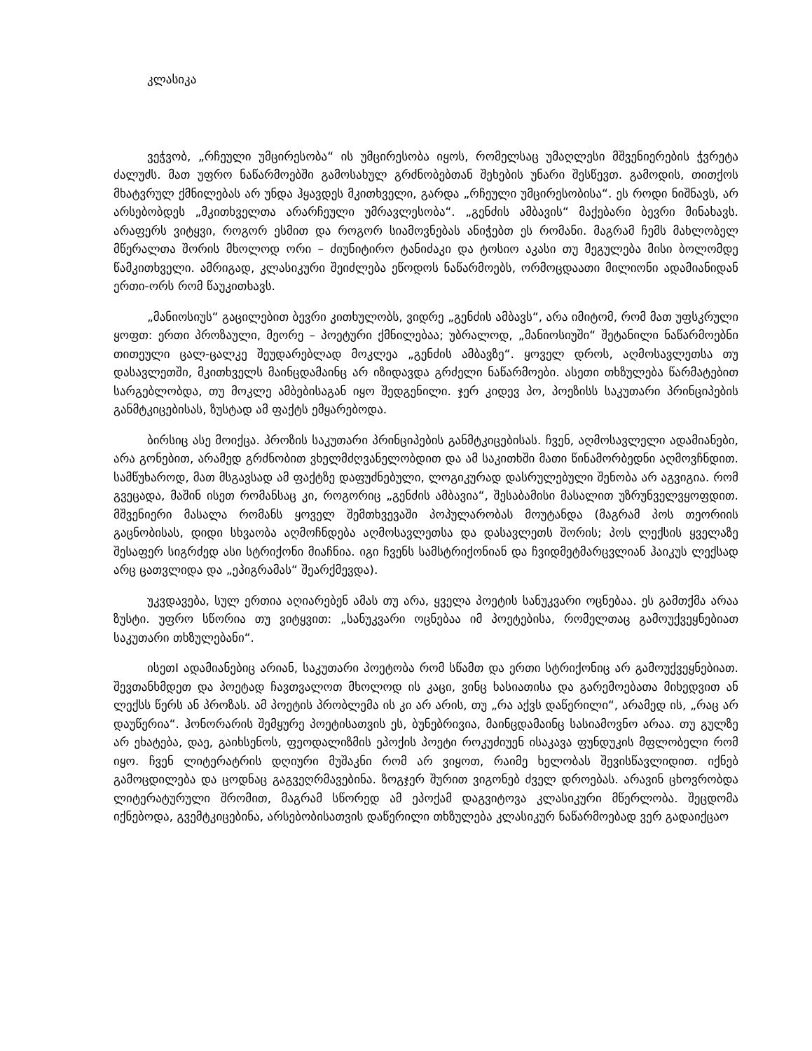კლასიკა
ვეჭვობ, „რჩეული უმცირესობა“ ის უმცირესობა იყოს, რომელსაც უმაღლესი მშვენიერების ჭვრეტა ძალუძს. მათ უფრო ნაწარმოებში გამოსახულ გრძნობებთან შეხების უნარი შესწევთ. გამოდის, თითქოს მხატვრულ ქმნილებას არ უნდა ჰყავდეს მკითხველი, გარდა „რჩეული უმცირესობისა“. ეს როდი ნიშნავს, არ არსებობდეს „მკითხველთა არარჩეული უმრავლესობა“. „გენძის ამბავის“ მაქებარი ბევრი მინახავს. არაფერს ვიტყვი, როგორ ესმით და როგორ სიამოვნებას ანიჭებთ ეს რომანი. მაგრამ ჩემს მახლობელ მწერალთა შორის მხოლოდ ორი – ძიუნიტირო ტანიძაკი და ტოსიო აკასი თუ მეგულება მისი ბოლომდე წამკითხველი. ამრიგად, კლასიკური შეიძლება ეწოდოს ნაწარმოებს, ორმოცდაათი მილიონი ადამიანიდან ერთი-ორს რომ წაუკითხავს.
„მანიოსიუს“ გაცილებით ბევრი კითხულობს, ვიდრე „გენძის ამბავს“, არა იმიტომ, რომ მათ უფსკრული ყოფთ: ერთი პროზაული, მეორე – პოეტური ქმნილებაა; უბრალოდ, „მანიოსიუში“ შეტანილი ნაწარმოებნი თითეული ცალ-ცალკე შეუდარებლად მოკლეა „გენძის ამბავზე“. ყოველ დროს, აღმოსავლეთსა თუ დასავლეთში, მკითხველს მაინცდამაინც არ იზიდავდა გრძელი ნაწარმოები. ასეთი თხზულება წარმატებით სარგებლობდა, თუ მოკლე ამბებისაგან იყო შედგენილი. ჯერ კიდევ პო, პოეზისს საკუთარი პრინციპების განმტკიცებისას, ზუსტად ამ ფაქტს ემყარებოდა.
ბირსიც ასე მოიქცა. პროზის საკუთარი პრინციპების განმტკიცებისას. ჩვენ, აღმოსავლელი ადამიანები, არა გონებით, არამედ გრძნობით ვხელმძღვანელობდით და ამ საკითხში მათი წინამორბედნი აღმოვჩნდით. სამწუხაროდ, მათ მსგავსად ამ ფაქტზე დაფუძნებული, ლოგიკურად დასრულებული შენობა არ აგვიგია. რომ გვეცადა, მაშინ ისეთ რომანსაც კი, როგორიც „გენძის ამბავია“, შესაბამისი მასალით უზრუნველვყოფდით. მშვენიერი მასალა რომანს ყოველ შემთხვევაში პოპულარობას მოუტანდა (მაგრამ პოს თეორიის გაცნობისას, დიდი სხვაობა აღმოჩნდება აღმოსავლეთსა და დასავლეთს შორის; პოს ლექსის ყველაზე შესაფერ სიგრძედ ასი სტრიქონი მიაჩნია. იგი ჩვენს სამსტრიქონიან და ჩვიდმეტმარცვლიან ჰაიკუს ლექსად არც ცათვლიდა და „ეპიგრამას“ შეარქმევდა).
უკვდავება, სულ ერთია აღიარებენ ამას თუ არა, ყველა პოეტის სანუკვარი ოცნებაა. ეს გამთქმა არაა ზუსტი. უფრო სწორია თუ ვიტყვით: „სანუკვარი ოცნებაა იმ პოეტებისა, რომელთაც გამოუქვეყნებიათ საკუთარი თხზულებანი“.
ისეთI ადამიანებიც არიან, საკუთარი პოეტობა რომ სწამთ და ერთი სტრიქონიც არ გამოუქვეყნებიათ. შევთანხმდეთ და პოეტად ჩავთვალოთ მხოლოდ ის კაცი, ვინც ხასიათისა და გარემოებათა მიხედვით ან ლექსს წერს ან პროზას. ამ პოეტის პრობლემა ის კი არ არის, თუ „რა აქვს დაწერილი“, არამედ ის, „რაც არ დაუწერია“. ჰონორარის შემყურე პოეტისათვის ეს, ბუნებრივია, მაინცდამაინც სასიამოვნო არაა. თუ გულზე არ ეხატება, დაე, გაიხსენოს, ფეოდალიზმის ეპოქის პოეტი როკუძიუენ ისაკავა ფუნდუკის მფლობელი რომ იყო. ჩვენ ლიტერატრის დღიური მუშაკნი რომ არ ვიყოთ, რაიმე ხელობას შევისწავლიდით. იქნებ გამოცდილება და ცოდნაც გაგვეღრმავებინა. ზოგჯერ შურით ვიგონებ ძველ დროებას. არავინ ცხოვრობდა ლიტერატურული შრომით, მაგრამ სწორედ ამ ეპოქამ დაგვიტოვა კლასიკური მწერლობა. შეცდომა იქნებოდა, გვემტკიცებინა, არსებობისათვის დაწერილი თხზულება კლასიკურ ნაწარმოებად ვერ გადაიქცაო